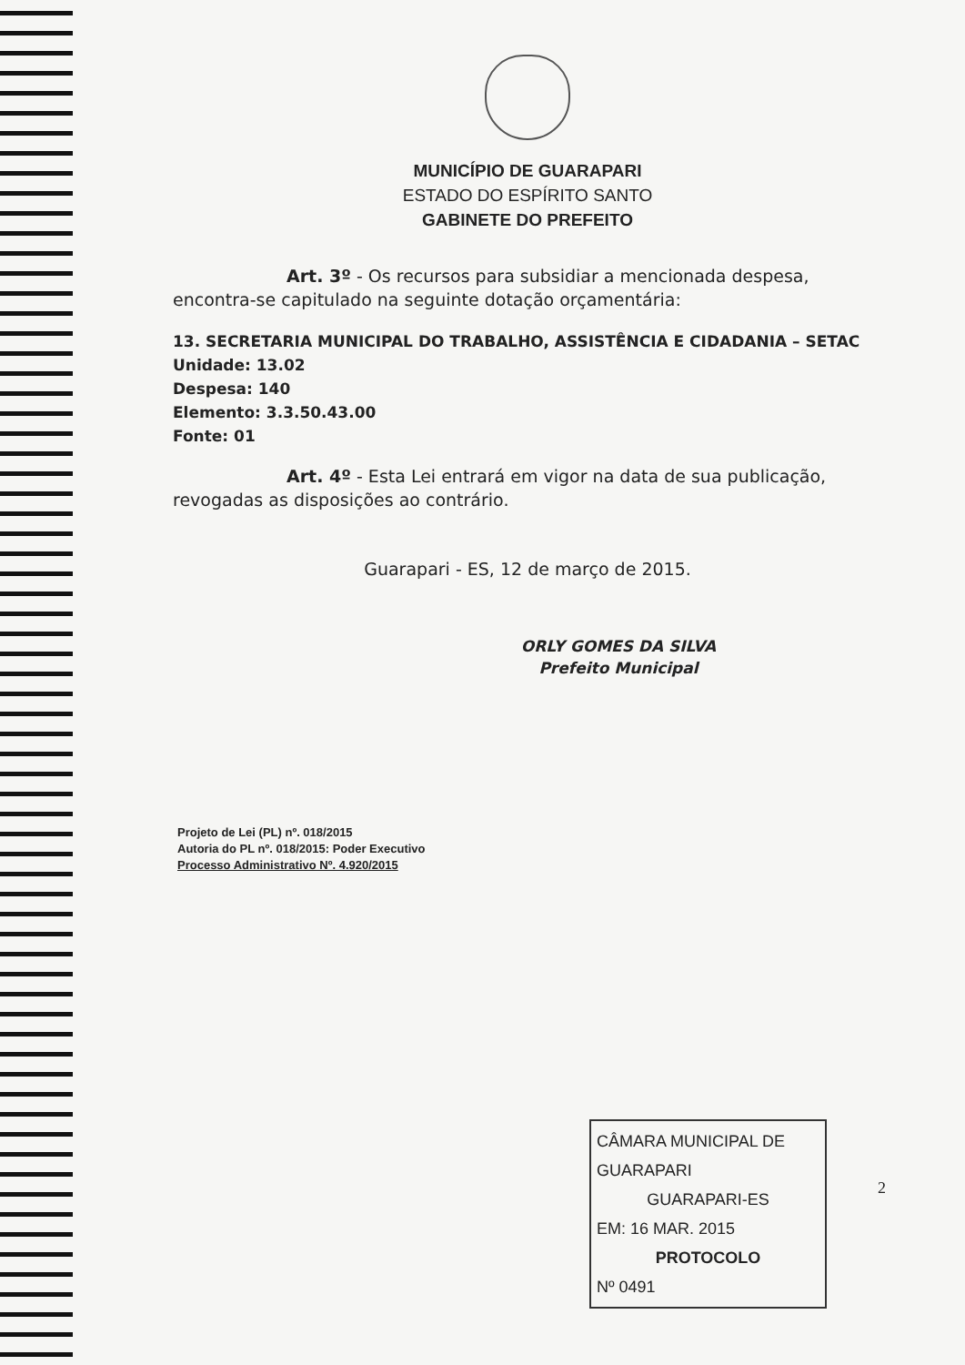MUNICÍPIO DE GUARAPARI
ESTADO DO ESPÍRITO SANTO
GABINETE DO PREFEITO
Art. 3º - Os recursos para subsidiar a mencionada despesa, encontra-se capitulado na seguinte dotação orçamentária:
13. SECRETARIA MUNICIPAL DO TRABALHO, ASSISTÊNCIA E CIDADANIA – SETAC
Unidade: 13.02
Despesa: 140
Elemento: 3.3.50.43.00
Fonte: 01
Art. 4º - Esta Lei entrará em vigor na data de sua publicação, revogadas as disposições ao contrário.
Guarapari - ES, 12 de março de 2015.
ORLY GOMES DA SILVA
Prefeito Municipal
Projeto de Lei (PL) nº. 018/2015
Autoria do PL nº. 018/2015: Poder Executivo
Processo Administrativo Nº. 4.920/2015
CÂMARA MUNICIPAL DE GUARAPARI
GUARAPARI-ES
EM: 16 MAR. 2015
PROTOCOLO
Nº 0491
2